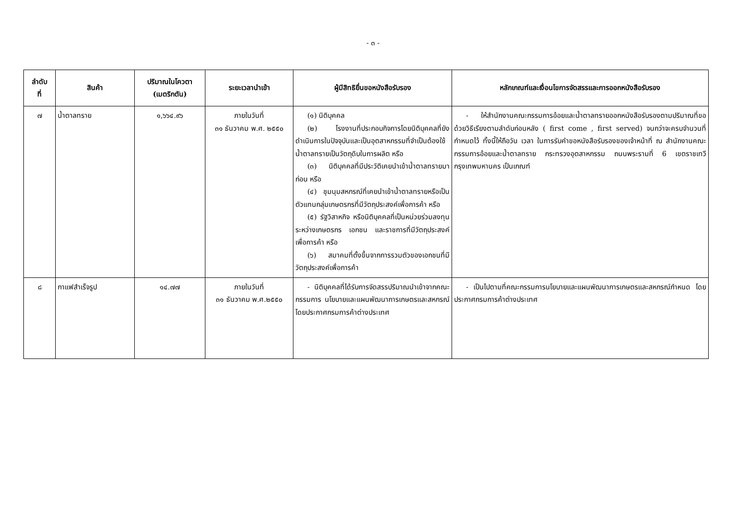- ๓ -
| ลำดับ ที่ | สินค้า | ปริมาณในโควตา (เมตริกตัน) | ระยะเวลานำเข้า | ผู้มีสิทธิยื่นขอหนังสือรับรอง | หลักเกณฑ์และเงื่อนไขการจัดสรรและการออกหนังสือรับรอง |
| --- | --- | --- | --- | --- | --- |
| ๗ | น้ำตาลทราย | ๑,๖๖๔.๙๖ | ภายในวันที่ ๓๑ ธันวาคม พ.ศ. ๒๕๕๐ | (๑) นิติบุคคล (๒) โรงงานที่ประกอบกิจการโดยนิติบุคคลที่ยังดำเนินการในปัจจุบันและเป็นอุตสาหกรรมที่จำเป็นต้องใช้น้ำตาลทรายเป็นวัตถุดิบในการผลิต หรือ (๓) นิติบุคคลที่มีประวัติเคยนำเข้าน้ำตาลทรายมาก่อน หรือ (๔) ชุมนุมสหกรณ์ที่เคยนำเข้าน้ำตาลทรายหรือเป็นตัวแทนกลุ่มเกษตรกรที่มีวัตถุประสงค์เพื่อการค้า หรือ (๕) รัฐวิสาหกิจ หรือนิติบุคคลที่เป็นหน่วยร่วมลงทุนระหว่างเกษตรกร เอกชน และราชการที่มีวัตถุประสงค์เพื่อการค้า หรือ (๖) สมาคมที่ตั้งขึ้นจากการรวมตัวของเอกชนที่มีวัตถุประสงค์เพื่อการค้า | - ให้สำนักงานคณะกรรมการอ้อยและน้ำตาลทรายออกหนังสือรับรองตามปริมาณที่ขอด้วยวิธีเรียงตามลำดับก่อนหลัง ( first come , first served) จนกว่าจะครบจำนวนที่กำหนดไว้ ทั้งนี้ให้ถือวัน เวลา ในการรับคำขอหนังสือรับรองของเจ้าหน้าที่ ณ สำนักงานคณะกรรมการอ้อยและน้ำตาลทราย กระทรวงอุตสาหกรรม ถนนพระรามที่ 6 เขตราชเทวี กรุงเทพมหานคร เป็นเกณฑ์ |
| ๘ | กาแฟสำเร็จรูป | ๑๔.๗๗ | ภายในวันที่ ๓๑ ธันวาคม พ.ศ.๒๕๕๐ | - นิติบุคคลที่ได้รับการจัดสรรปริมาณนำเข้าจากคณะกรรมการ นโยบายและแผนพัฒนาการเกษตรและสหกรณ์ โดยประกาศกรมการค้าต่างประเทศ | - เป็นไปตามที่คณะกรรมการนโยบายและแผนพัฒนาการเกษตรและสหกรณ์กำหนด โดยประกาศกรมการค้าต่างประเทศ |